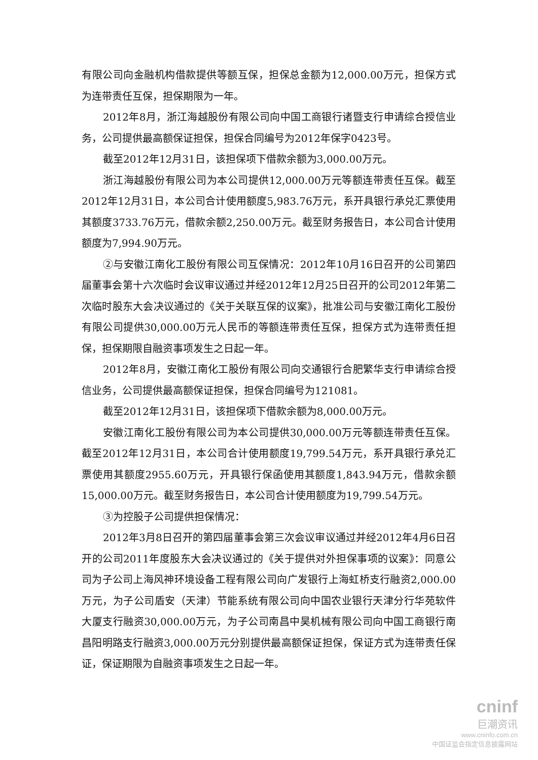有限公司向金融机构借款提供等额互保，担保总金额为12,000.00万元，担保方式为连带责任互保，担保期限为一年。
2012年8月，浙江海越股份有限公司向中国工商银行诸暨支行申请综合授信业务，公司提供最高额保证担保，担保合同编号为2012年保字0423号。
截至2012年12月31日，该担保项下借款余额为3,000.00万元。
浙江海越股份有限公司为本公司提供12,000.00万元等额连带责任互保。截至2012年12月31日，本公司合计使用额度5,983.76万元，系开具银行承兑汇票使用其额度3733.76万元，借款余额2,250.00万元。截至财务报告日，本公司合计使用额度为7,994.90万元。
②与安徽江南化工股份有限公司互保情况：2012年10月16日召开的公司第四届董事会第十六次临时会议审议通过并经2012年12月25日召开的公司2012年第二次临时股东大会决议通过的《关于关联互保的议案》，批准公司与安徽江南化工股份有限公司提供30,000.00万元人民币的等额连带责任互保，担保方式为连带责任担保，担保期限自融资事项发生之日起一年。
2012年8月，安徽江南化工股份有限公司向交通银行合肥繁华支行申请综合授信业务，公司提供最高额保证担保，担保合同编号为121081。
截至2012年12月31日，该担保项下借款余额为8,000.00万元。
安徽江南化工股份有限公司为本公司提供30,000.00万元等额连带责任互保。截至2012年12月31日，本公司合计使用额度19,799.54万元，系开具银行承兑汇票使用其额度2955.60万元，开具银行保函使用其额度1,843.94万元，借款余额15,000.00万元。截至财务报告日，本公司合计使用额度为19,799.54万元。
③为控股子公司提供担保情况：
2012年3月8日召开的第四届董事会第三次会议审议通过并经2012年4月6日召开的公司2011年度股东大会决议通过的《关于提供对外担保事项的议案》：同意公司为子公司上海风神环境设备工程有限公司向广发银行上海虹桥支行融资2,000.00万元，为子公司盾安（天津）节能系统有限公司向中国农业银行天津分行华苑软件大厦支行融资30,000.00万元，为子公司南昌中昊机械有限公司向中国工商银行南昌阳明路支行融资3,000.00万元分别提供最高额保证担保，保证方式为连带责任保证，保证期限为自融资事项发生之日起一年。
cninf
巨潮资讯
www.cninfo.com.cn
中国证监会指定信息披露网站